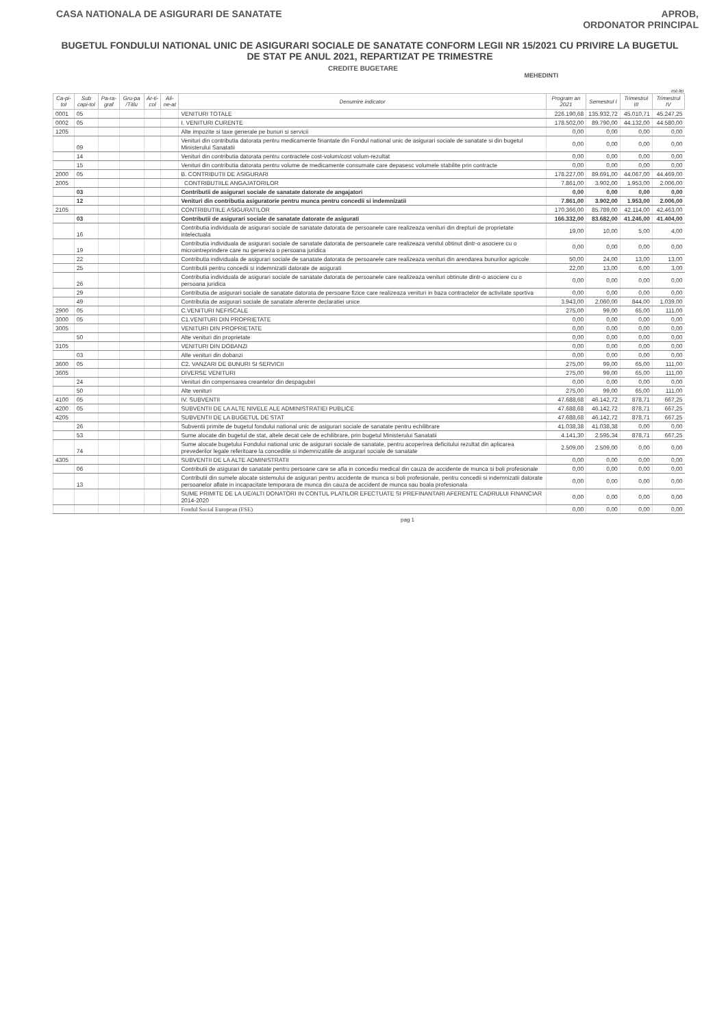CASA NATIONALA DE ASIGURARI DE SANATATE
APROB,
ORDONATOR PRINCIPAL
BUGETUL FONDULUI NATIONAL UNIC DE ASIGURARI SOCIALE DE SANATATE CONFORM LEGII NR 15/2021 CU PRIVIRE LA BUGETUL DE STAT PE ANUL 2021, REPARTIZAT PE TRIMESTRE
CREDITE BUGETARE
MEHEDINTI
mii lei
| Ca-pi-tol | Sub capi-tol | Pa-ra-graf | Gru-pa /Titlu | Ar-ti-col | Ali-ne-at | Denumire indicator | Program an 2021 | Semestrul I | Trimestrul III | Trimestrul IV |
| --- | --- | --- | --- | --- | --- | --- | --- | --- | --- | --- |
| 0001 | 05 | | | | | VENITURI TOTALE | 226.190,68 | 135.932,72 | 45.010,71 | 45.247,25 |
| 0002 | 05 | | | | | I. VENITURI CURENTE | 178.502,00 | 89.790,00 | 44.132,00 | 44.580,00 |
| 1205 | | | | | | Alte impozite si taxe generale pe bunuri si servicii | 0,00 | 0,00 | 0,00 | 0,00 |
| | 09 | | | | | Venituri din contributia datorata pentru medicamente finantate din Fondul national unic de asigurari sociale de sanatate si din bugetul Ministerului Sanatatii | 0,00 | 0,00 | 0,00 | 0,00 |
| | 14 | | | | | Venituri din contributia datorata pentru contractele cost-volum/cost volum-rezultat | 0,00 | 0,00 | 0,00 | 0,00 |
| | 15 | | | | | Venituri din contributia datorata pentru volume de medicamente consumate care depasesc volumele stabilite prin contracte | 0,00 | 0,00 | 0,00 | 0,00 |
| 2000 | 05 | | | | | B. CONTRIBUTII DE ASIGURARI | 178.227,00 | 89.691,00 | 44.067,00 | 44.469,00 |
| 2005 | | | | | | CONTRIBUTIILE ANGAJATORILOR | 7.861,00 | 3.902,00 | 1.953,00 | 2.006,00 |
| | 03 | | | | | Contributii de asigurari sociale de sanatate datorate de angajatori | 0,00 | 0,00 | 0,00 | 0,00 |
| | 12 | | | | | Venituri din contributia asiguratorie pentru munca pentru concedii si indemnizatii | 7.861,00 | 3.902,00 | 1.953,00 | 2.006,00 |
| 2105 | | | | | | CONTRIBUTIILE ASIGURATILOR | 170.366,00 | 85.789,00 | 42.114,00 | 42.463,00 |
| | 03 | | | | | Contributii de asigurari sociale de sanatate datorate de asigurati | 166.332,00 | 83.682,00 | 41.246,00 | 41.404,00 |
| | 16 | | | | | Contributia individuala de asigurari sociale de sanatate datorata de persoanele care realizeaza venituri din drepturi de proprietate intelectuala | 19,00 | 10,00 | 5,00 | 4,00 |
| | 19 | | | | | Contributia individuala de asigurari sociale de sanatate datorata de persoanele care realizeaza venitul obtinut dintr-o asociere cu o microintreprindere care nu genereza o persoana juridica | 0,00 | 0,00 | 0,00 | 0,00 |
| | 22 | | | | | Contributia individuala de asigurari sociale de sanatate datorata de persoanele care realizeaza venituri din arendarea bunurilor agricole | 50,00 | 24,00 | 13,00 | 13,00 |
| | 25 | | | | | Contributii pentru concedii si indemnizatii datorate de asigurati | 22,00 | 13,00 | 6,00 | 3,00 |
| | 26 | | | | | Contributia individuala de asigurari sociale de sanatate datorata de persoanele care realizeaza venituri obtinute dintr-o asociere cu o persoana juridica | 0,00 | 0,00 | 0,00 | 0,00 |
| | 29 | | | | | Contributia de asigurari sociale de sanatate datorata de persoane fizice care realizeaza venituri in baza contractelor de activitate sportiva | 0,00 | 0,00 | 0,00 | 0,00 |
| | 49 | | | | | Contributia de asigurari sociale de sanatate aferente declaratiei unice | 3.943,00 | 2.060,00 | 844,00 | 1.039,00 |
| 2900 | 05 | | | | | C.VENITURI NEFISCALE | 275,00 | 99,00 | 65,00 | 111,00 |
| 3000 | 05 | | | | | C1.VENITURI DIN PROPRIETATE | 0,00 | 0,00 | 0,00 | 0,00 |
| 3005 | | | | | | VENITURI DIN PROPRIETATE | 0,00 | 0,00 | 0,00 | 0,00 |
| | 50 | | | | | Alte venituri din proprietate | 0,00 | 0,00 | 0,00 | 0,00 |
| 3105 | | | | | | VENITURI DIN DOBANZI | 0,00 | 0,00 | 0,00 | 0,00 |
| | 03 | | | | | Alte venituri din dobanzi | 0,00 | 0,00 | 0,00 | 0,00 |
| 3600 | 05 | | | | | C2. VANZARI DE BUNURI SI SERVICII | 275,00 | 99,00 | 65,00 | 111,00 |
| 3605 | | | | | | DIVERSE VENITURI | 275,00 | 99,00 | 65,00 | 111,00 |
| | 24 | | | | | Venituri din compensarea creantelor din despagubiri | 0,00 | 0,00 | 0,00 | 0,00 |
| | 50 | | | | | Alte venituri | 275,00 | 99,00 | 65,00 | 111,00 |
| 4100 | 05 | | | | | IV. SUBVENTII | 47.688,68 | 46.142,72 | 878,71 | 667,25 |
| 4200 | 05 | | | | | SUBVENTII DE LA ALTE NIVELE ALE ADMINISTRATIEI PUBLICE | 47.688,68 | 46.142,72 | 878,71 | 667,25 |
| 4205 | | | | | | SUBVENTII DE LA BUGETUL DE STAT | 47.688,68 | 46.142,72 | 878,71 | 667,25 |
| | 26 | | | | | Subventii primite de bugetul fondului national unic de asigurari sociale de sanatate pentru echilibrare | 41.038,38 | 41.038,38 | 0,00 | 0,00 |
| | 53 | | | | | Sume alocate din bugetul de stat, altele decat cele de echilibrare, prin bugetul Ministerului Sanatatii | 4.141,30 | 2.595,34 | 878,71 | 667,25 |
| | 74 | | | | | Sume alocate bugetului Fondului national unic de asigurari sociale de sanatate, pentru acoperirea deficitului rezultat din aplicarea prevederilor legale referitoare la concediile si indemnizatiile de asigurari sociale de sanatate | 2.509,00 | 2.509,00 | 0,00 | 0,00 |
| 4305 | | | | | | SUBVENTII DE LA ALTE ADMINISTRATII | 0,00 | 0,00 | 0,00 | 0,00 |
| | 06 | | | | | Contributii de asigurari de sanatate pentru persoane care se afla in concediu medical din cauza de accidente de munca si boli profesionale | 0,00 | 0,00 | 0,00 | 0,00 |
| | 13 | | | | | Contributii din sumele alocate sistemului de asigurari pentru accidente de munca si boli profesionale, pentru concedii si indemnizatii datorate persoanelor aflate in incapacitate temporara de munca din cauza de accident de munca sau boala profesionala | 0,00 | 0,00 | 0,00 | 0,00 |
| | | | | | | SUME PRIMITE DE LA UE/ALTI DONATORI IN CONTUL PLATILOR EFECTUATE SI PREFINANTARI AFERENTE CADRULUI FINANCIAR 2014-2020 | 0,00 | 0,00 | 0,00 | 0,00 |
| | | | | | | Fondul Social European (FSE) | 0,00 | 0,00 | 0,00 | 0,00 |
pag 1